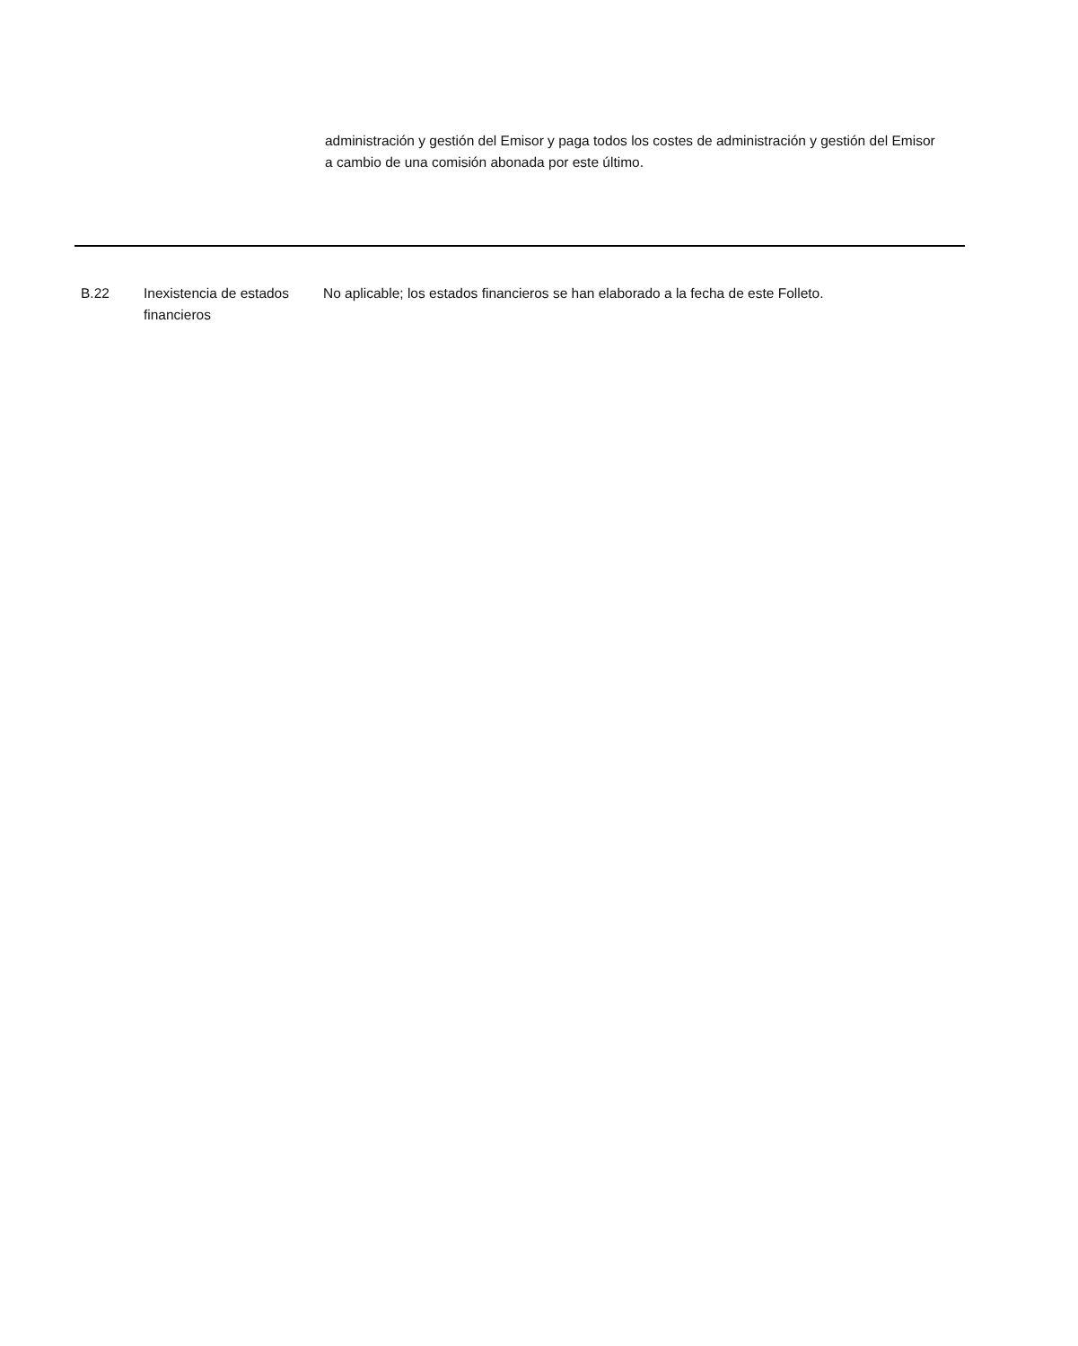administración y gestión del Emisor y paga todos los costes de administración y gestión del Emisor a cambio de una comisión abonada por este último.
| B.22 | Inexistencia de estados financieros | No aplicable; los estados financieros se han elaborado a la fecha de este Folleto. |